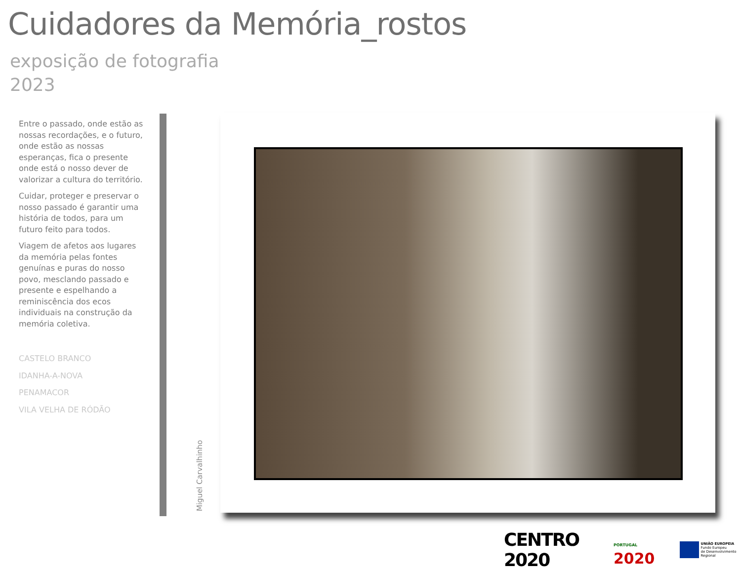Cuidadores da Memória_rostos
exposição de fotografia
2023
Entre o passado, onde estão as nossas recordações, e o futuro, onde estão as nossas esperanças, fica o presente onde está o nosso dever de valorizar a cultura do território.
Cuidar, proteger e preservar o nosso passado é garantir uma história de todos, para um futuro feito para todos.
Viagem de afetos aos lugares da memória pelas fontes genuínas e puras do nosso povo, mesclando passado e presente e espelhando a reminiscência dos ecos individuais na construção da memória coletiva.
CASTELO BRANCO
IDANHA-A-NOVA
PENAMACOR
VILA VELHA DE RÓDÃO
Miguel Carvalhinho
CENTRO 2020
PORTUGAL 2020
UNIÃO EUROPEIA
Fundo Europeu
de Desenvolvimento Regional